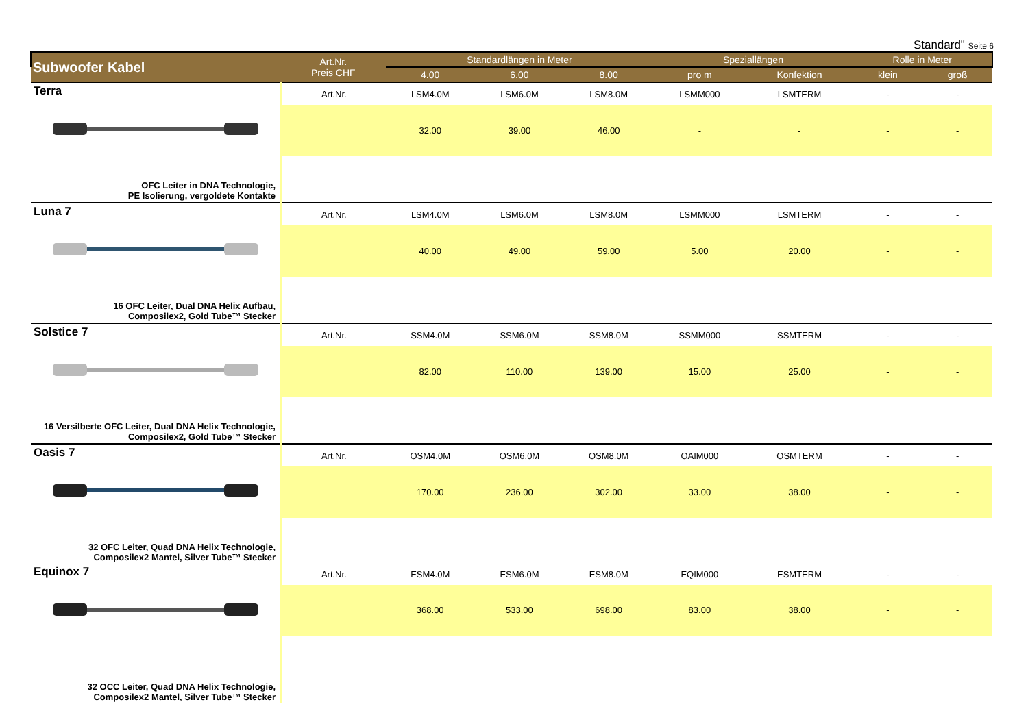Standard" Seite 6
| Subwoofer Kabel | Art.Nr. Preis CHF | Standardlängen in Meter | | | Speziallängen | | Rolle in Meter | |
| --- | --- | --- | --- | --- | --- | --- | --- | --- |
| | | 4.00 | 6.00 | 8.00 | pro m | Konfektion | klein | groß |
| Terra OFC Leiter in DNA Technologie, PE Isolierung, vergoldete Kontakte | Art.Nr. | LSM4.0M | LSM6.0M | LSM8.0M | LSMM000 | LSMTERM | - | - |
| | | 32.00 | 39.00 | 46.00 | - | - | - | - |
| Luna 7 16 OFC Leiter, Dual DNA Helix Aufbau, Composilex2, Gold Tube™ Stecker | Art.Nr. | LSM4.0M | LSM6.0M | LSM8.0M | LSMM000 | LSMTERM | - | - |
| | | 40.00 | 49.00 | 59.00 | 5.00 | 20.00 | - | - |
| Solstice 7 16 Versilberte OFC Leiter, Dual DNA Helix Technologie, Composilex2, Gold Tube™ Stecker | Art.Nr. | SSM4.0M | SSM6.0M | SSM8.0M | SSMM000 | SSMTERM | - | - |
| | | 82.00 | 110.00 | 139.00 | 15.00 | 25.00 | - | - |
| Oasis 7 32 OFC Leiter, Quad DNA Helix Technologie, Composilex2 Mantel, Silver Tube™ Stecker | Art.Nr. | OSM4.0M | OSM6.0M | OSM8.0M | OAIM000 | OSMTERM | - | - |
| | | 170.00 | 236.00 | 302.00 | 33.00 | 38.00 | - | - |
| Equinox 7 32 OCC Leiter, Quad DNA Helix Technologie, Composilex2 Mantel, Silver Tube™ Stecker | Art.Nr. | ESM4.0M | ESM6.0M | ESM8.0M | EQIM000 | ESMTERM | - | - |
| | | 368.00 | 533.00 | 698.00 | 83.00 | 38.00 | - | - |